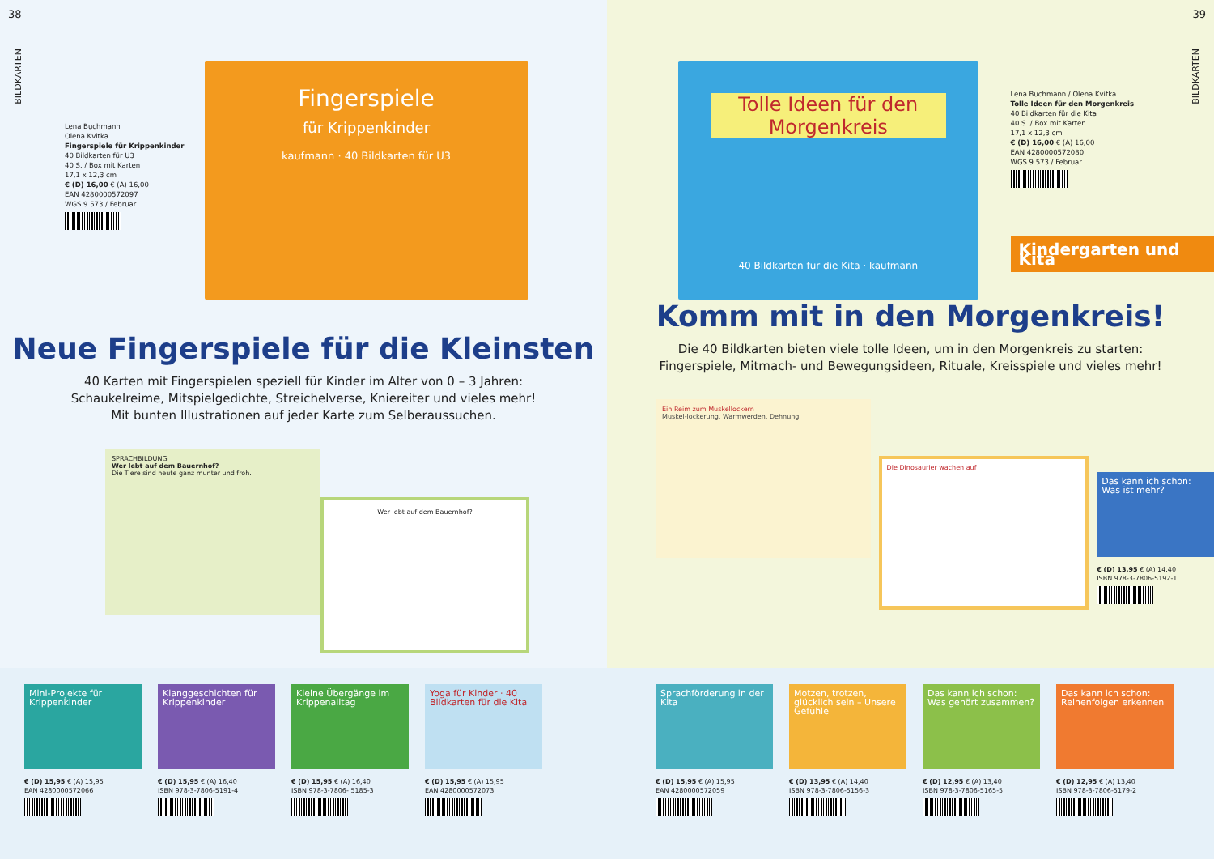38
BILDKARTEN
Lena Buchmann
Olena Kvitka
Fingerspiele für Krippenkinder
40 Bildkarten für U3
40 S. / Box mit Karten
17,1 x 12,3 cm
€ (D) 16,00 € (A) 16,00
EAN 4280000572097
WGS 9 573 / Februar
Fingerspiele
für Krippenkinder
kaufmann · 40 Bildkarten für U3
Neue Fingerspiele für die Kleinsten
40 Karten mit Fingerspielen speziell für Kinder im Alter von 0 – 3 Jahren:
Schaukelreime, Mitspielgedichte, Streichelverse, Kniereiter und vieles mehr!
Mit bunten Illustrationen auf jeder Karte zum Selberaussuchen.
SPRACHBILDUNG
Wer lebt auf dem Bauernhof?
Die Tiere sind heute ganz munter und froh.
Wer lebt auf dem Bauernhof?
39
BILDKARTEN
Tolle Ideen für den Morgenkreis
40 Bildkarten für die Kita · kaufmann
Lena Buchmann / Olena Kvitka
Tolle Ideen für den Morgenkreis
40 Bildkarten für die Kita
40 S. / Box mit Karten
17,1 x 12,3 cm
€ (D) 16,00 € (A) 16,00
EAN 4280000572080
WGS 9 573 / Februar
Kindergarten und Kita
Komm mit in den Morgenkreis!
Die 40 Bildkarten bieten viele tolle Ideen, um in den Morgenkreis zu starten:
Fingerspiele, Mitmach- und Bewegungsideen, Rituale, Kreisspiele und vieles mehr!
Ein Reim zum Muskellockern
Muskel-lockerung, Warmwerden, Dehnung
Die Dinosaurier wachen auf
Das kann ich schon: Was ist mehr?
€ (D) 13,95 € (A) 14,40
ISBN 978-3-7806-5192-1
Mini-Projekte für Krippenkinder
€ (D) 15,95 € (A) 15,95
EAN 4280000572066
Klanggeschichten für Krippenkinder
€ (D) 15,95 € (A) 16,40
ISBN 978-3-7806-5191-4
Kleine Übergänge im Krippenalltag
€ (D) 15,95 € (A) 16,40
ISBN 978-3-7806- 5185-3
Yoga für Kinder · 40 Bildkarten für die Kita
€ (D) 15,95 € (A) 15,95
EAN 4280000572073
Sprachförderung in der Kita
€ (D) 15,95 € (A) 15,95
EAN 4280000572059
Motzen, trotzen, glücklich sein – Unsere Gefühle
€ (D) 13,95 € (A) 14,40
ISBN 978-3-7806-5156-3
Das kann ich schon: Was gehört zusammen?
€ (D) 12,95 € (A) 13,40
ISBN 978-3-7806-5165-5
Das kann ich schon: Reihenfolgen erkennen
€ (D) 12,95 € (A) 13,40
ISBN 978-3-7806-5179-2